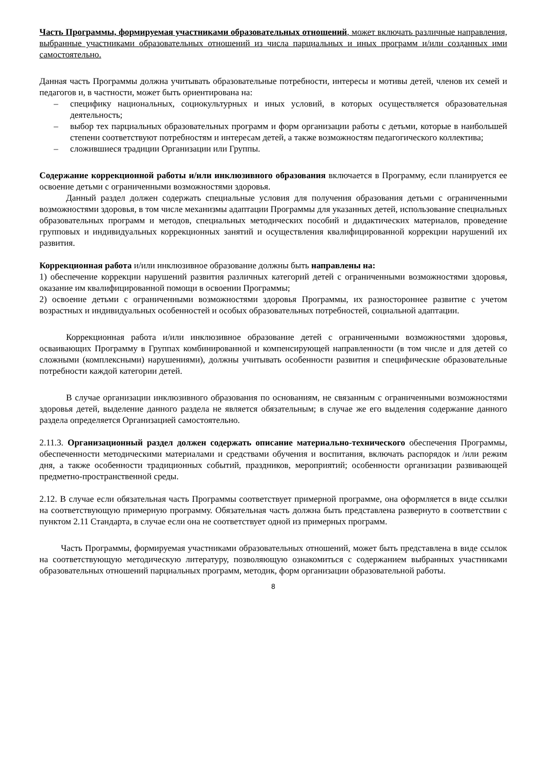Часть Программы, формируемая участниками образовательных отношений, может включать различные направления, выбранные участниками образовательных отношений из числа парциальных и иных программ и/или созданных ими самостоятельно.
Данная часть Программы должна учитывать образовательные потребности, интересы и мотивы детей, членов их семей и педагогов и, в частности, может быть ориентирована на:
– специфику национальных, социокультурных и иных условий, в которых осуществляется образовательная деятельность;
– выбор тех парциальных образовательных программ и форм организации работы с детьми, которые в наибольшей степени соответствуют потребностям и интересам детей, а также возможностям педагогического коллектива;
– сложившиеся традиции Организации или Группы.
Содержание коррекционной работы и/или инклюзивного образования включается в Программу, если планируется ее освоение детьми с ограниченными возможностями здоровья.
Данный раздел должен содержать специальные условия для получения образования детьми с ограниченными возможностями здоровья, в том числе механизмы адаптации Программы для указанных детей, использование специальных образовательных программ и методов, специальных методических пособий и дидактических материалов, проведение групповых и индивидуальных коррекционных занятий и осуществления квалифицированной коррекции нарушений их развития.
Коррекционная работа и/или инклюзивное образование должны быть направлены на:
1) обеспечение коррекции нарушений развития различных категорий детей с ограниченными возможностями здоровья, оказание им квалифицированной помощи в освоении Программы;
2) освоение детьми с ограниченными возможностями здоровья Программы, их разностороннее развитие с учетом возрастных и индивидуальных особенностей и особых образовательных потребностей, социальной адаптации.
Коррекционная работа и/или инклюзивное образование детей с ограниченными возможностями здоровья, осваивающих Программу в Группах комбинированной и компенсирующей направленности (в том числе и для детей со сложными (комплексными) нарушениями), должны учитывать особенности развития и специфические образовательные потребности каждой категории детей.
В случае организации инклюзивного образования по основаниям, не связанным с ограниченными возможностями здоровья детей, выделение данного раздела не является обязательным; в случае же его выделения содержание данного раздела определяется Организацией самостоятельно.
2.11.3. Организационный раздел должен содержать описание материально-технического обеспечения Программы, обеспеченности методическими материалами и средствами обучения и воспитания, включать распорядок и /или режим дня, а также особенности традиционных событий, праздников, мероприятий; особенности организации развивающей предметно-пространственной среды.
2.12. В случае если обязательная часть Программы соответствует примерной программе, она оформляется в виде ссылки на соответствующую примерную программу. Обязательная часть должна быть представлена развернуто в соответствии с пунктом 2.11 Стандарта, в случае если она не соответствует одной из примерных программ.
Часть Программы, формируемая участниками образовательных отношений, может быть представлена в виде ссылок на соответствующую методическую литературу, позволяющую ознакомиться с содержанием выбранных участниками образовательных отношений парциальных программ, методик, форм организации образовательной работы.
8